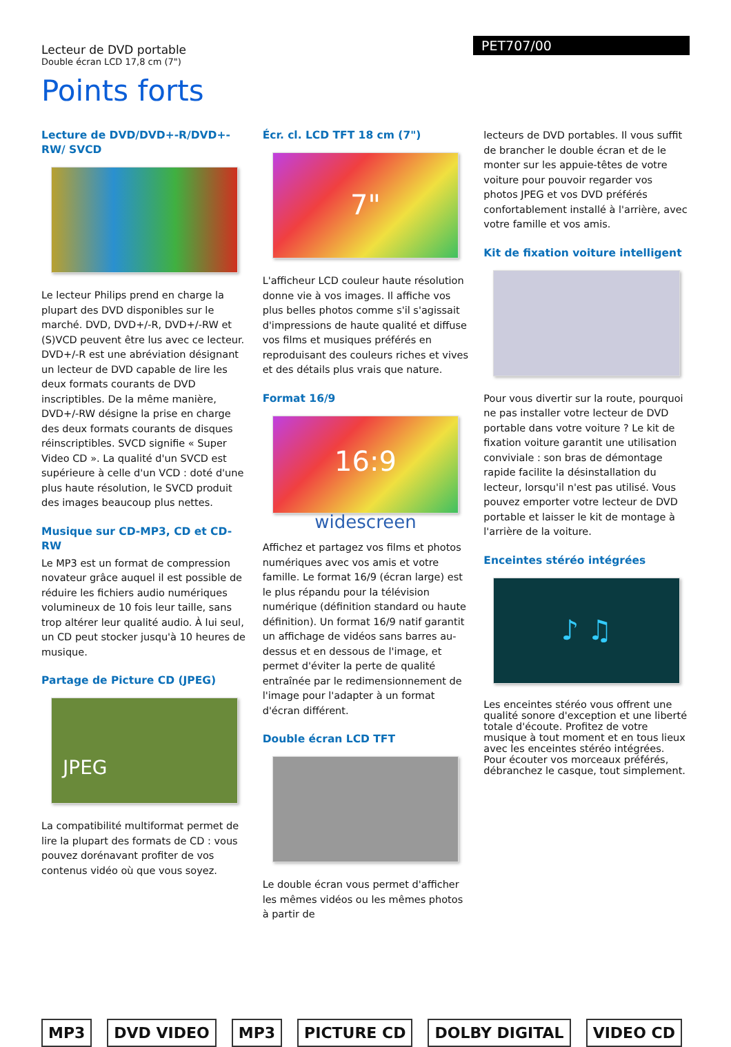Lecteur de DVD portable
Double écran LCD 17,8 cm (7")
PET707/00
Points forts
Lecture de DVD/DVD+-R/DVD+-RW/ SVCD
Le lecteur Philips prend en charge la plupart des DVD disponibles sur le marché. DVD, DVD+/-R, DVD+/-RW et (S)VCD peuvent être lus avec ce lecteur. DVD+/-R est une abréviation désignant un lecteur de DVD capable de lire les deux formats courants de DVD inscriptibles. De la même manière, DVD+/-RW désigne la prise en charge des deux formats courants de disques réinscriptibles. SVCD signifie « Super Video CD ». La qualité d'un SVCD est supérieure à celle d'un VCD : doté d'une plus haute résolution, le SVCD produit des images beaucoup plus nettes.
Musique sur CD-MP3, CD et CD-RW
Le MP3 est un format de compression novateur grâce auquel il est possible de réduire les fichiers audio numériques volumineux de 10 fois leur taille, sans trop altérer leur qualité audio. À lui seul, un CD peut stocker jusqu'à 10 heures de musique.
Partage de Picture CD (JPEG)
JPEG
La compatibilité multiformat permet de lire la plupart des formats de CD : vous pouvez dorénavant profiter de vos contenus vidéo où que vous soyez.
Écr. cl. LCD TFT 18 cm (7")
7"
L'afficheur LCD couleur haute résolution donne vie à vos images. Il affiche vos plus belles photos comme s'il s'agissait d'impressions de haute qualité et diffuse vos films et musiques préférés en reproduisant des couleurs riches et vives et des détails plus vrais que nature.
Format 16/9
16:9
widescreen
Affichez et partagez vos films et photos numériques avec vos amis et votre famille. Le format 16/9 (écran large) est le plus répandu pour la télévision numérique (définition standard ou haute définition). Un format 16/9 natif garantit un affichage de vidéos sans barres au-dessus et en dessous de l'image, et permet d'éviter la perte de qualité entraînée par le redimensionnement de l'image pour l'adapter à un format d'écran différent.
Double écran LCD TFT
Le double écran vous permet d'afficher les mêmes vidéos ou les mêmes photos à partir de
lecteurs de DVD portables. Il vous suffit de brancher le double écran et de le monter sur les appuie-têtes de votre voiture pour pouvoir regarder vos photos JPEG et vos DVD préférés confortablement installé à l'arrière, avec votre famille et vos amis.
Kit de fixation voiture intelligent
Pour vous divertir sur la route, pourquoi ne pas installer votre lecteur de DVD portable dans votre voiture ? Le kit de fixation voiture garantit une utilisation conviviale : son bras de démontage rapide facilite la désinstallation du lecteur, lorsqu'il n'est pas utilisé. Vous pouvez emporter votre lecteur de DVD portable et laisser le kit de montage à l'arrière de la voiture.
Enceintes stéréo intégrées
♪ ♫
Les enceintes stéréo vous offrent une qualité sonore d'exception et une liberté totale d'écoute. Profitez de votre musique à tout moment et en tous lieux avec les enceintes stéréo intégrées. Pour écouter vos morceaux préférés, débranchez le casque, tout simplement.
MP3 DVD VIDEO MP3 PICTURE CD DOLBY DIGITAL VIDEO CD